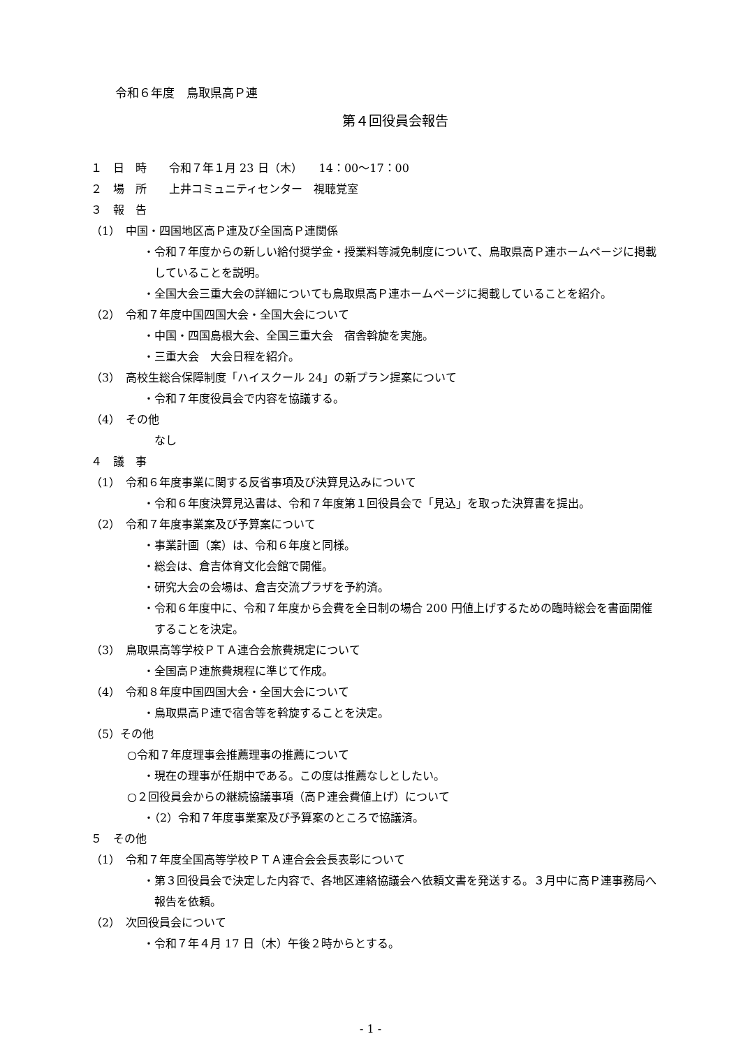令和６年度　鳥取県高Ｐ連
第４回役員会報告
１　日　時　　令和７年１月 23 日（木）　　14：00〜17：00
２　場　所　　上井コミュニティセンター　視聴覚室
３　報　告
（1）　中国・四国地区高Ｐ連及び全国高Ｐ連関係
・令和７年度からの新しい給付奨学金・授業料等減免制度について、鳥取県高Ｐ連ホームページに掲載していることを説明。
・全国大会三重大会の詳細についても鳥取県高Ｐ連ホームページに掲載していることを紹介。
（2）　令和７年度中国四国大会・全国大会について
・中国・四国島根大会、全国三重大会　宿舎斡旋を実施。
・三重大会　大会日程を紹介。
（3）　高校生総合保障制度「ハイスクール 24」の新プラン提案について
・令和７年度役員会で内容を協議する。
（4）　その他
　なし
４　議　事
（1）　令和６年度事業に関する反省事項及び決算見込みについて
・令和６年度決算見込書は、令和７年度第１回役員会で「見込」を取った決算書を提出。
（2）　令和７年度事業案及び予算案について
・事業計画（案）は、令和６年度と同様。
・総会は、倉吉体育文化会館で開催。
・研究大会の会場は、倉吉交流プラザを予約済。
・令和６年度中に、令和７年度から会費を全日制の場合 200 円値上げするための臨時総会を書面開催することを決定。
（3）　鳥取県高等学校ＰＴＡ連合会旅費規定について
・全国高Ｐ連旅費規程に準じて作成。
（4）　令和８年度中国四国大会・全国大会について
・鳥取県高Ｐ連で宿舎等を斡旋することを決定。
（5）その他
○令和７年度理事会推薦理事の推薦について
・現在の理事が任期中である。この度は推薦なしとしたい。
○２回役員会からの継続協議事項（高Ｐ連会費値上げ）について
・（2）令和７年度事業案及び予算案のところで協議済。
５　その他
（1）　令和７年度全国高等学校ＰＴＡ連合会会長表彰について
・第３回役員会で決定した内容で、各地区連絡協議会へ依頼文書を発送する。３月中に高Ｐ連事務局へ報告を依頼。
（2）　次回役員会について
・令和７年４月 17 日（木）午後２時からとする。
- 1 -